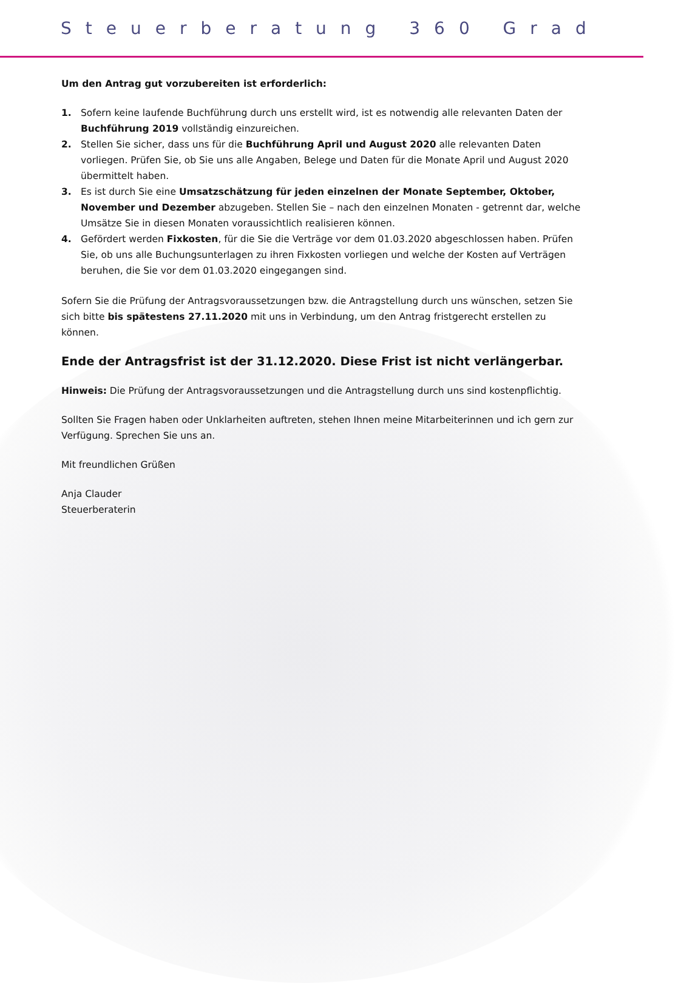Steuerberatung 360 Grad
Um den Antrag gut vorzubereiten ist erforderlich:
1. Sofern keine laufende Buchführung durch uns erstellt wird, ist es notwendig alle relevanten Daten der Buchführung 2019 vollständig einzureichen.
2. Stellen Sie sicher, dass uns für die Buchführung April und August 2020 alle relevanten Daten vorliegen. Prüfen Sie, ob Sie uns alle Angaben, Belege und Daten für die Monate April und August 2020 übermittelt haben.
3. Es ist durch Sie eine Umsatzschätzung für jeden einzelnen der Monate September, Oktober, Novem­ber und Dezember abzugeben. Stellen Sie – nach den einzelnen Monaten - getrennt dar, welche Umsätze Sie in diesen Monaten voraussichtlich realisieren können.
4. Gefördert werden Fixkosten, für die Sie die Verträge vor dem 01.03.2020 abgeschlossen haben. Prüfen Sie, ob uns alle Buchungsunterlagen zu ihren Fixkosten vorliegen und welche der Kosten auf Verträgen beru­hen, die Sie vor dem 01.03.2020 eingegangen sind.
Sofern Sie die Prüfung der Antragsvoraussetzungen bzw. die Antragstellung durch uns wünschen, setzen Sie sich bitte bis spätestens 27.11.2020 mit uns in Verbindung, um den Antrag fristgerecht erstellen zu können.
Ende der Antragsfrist ist der 31.12.2020. Diese Frist ist nicht verlängerbar.
Hinweis: Die Prüfung der Antragsvoraussetzungen und die Antragstellung durch uns sind kostenpflichtig.
Sollten Sie Fragen haben oder Unklarheiten auftreten, stehen Ihnen meine Mitarbeiterinnen und ich gern zur Verfügung. Sprechen Sie uns an.
Mit freundlichen Grüßen
Anja Clauder
Steuerberaterin